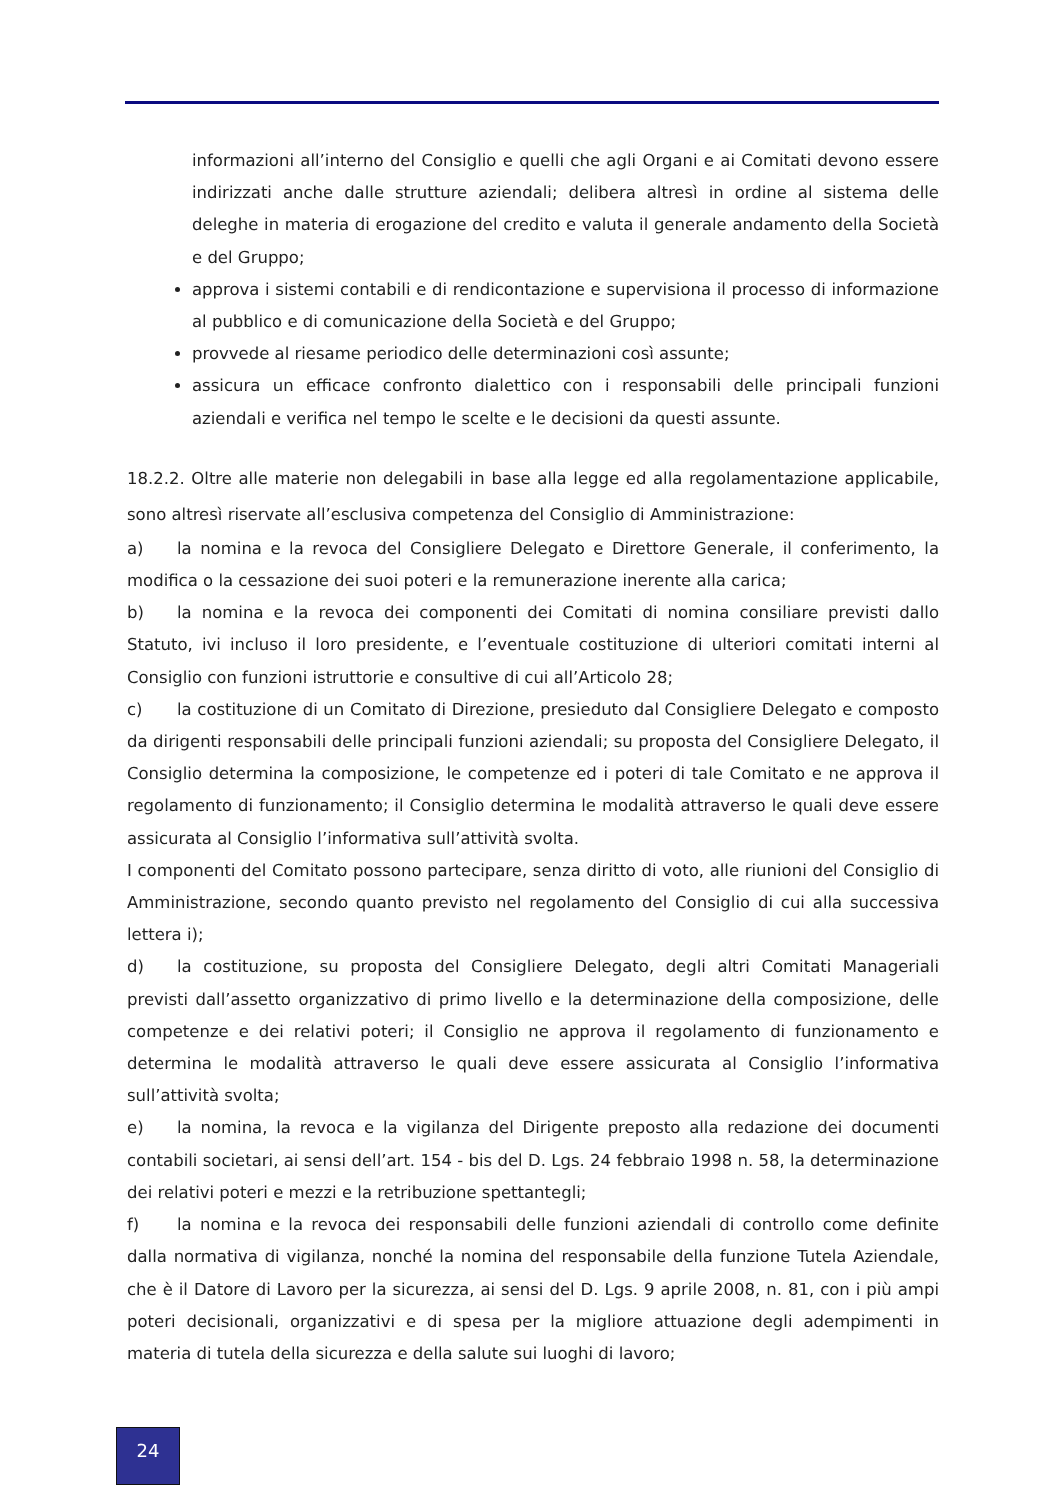informazioni all’interno del Consiglio e quelli che agli Organi e ai Comitati devono essere indirizzati anche dalle strutture aziendali; delibera altresì in ordine al sistema delle deleghe in materia di erogazione del credito e valuta il generale andamento della Società e del Gruppo;
approva i sistemi contabili e di rendicontazione e supervisiona il processo di informazione al pubblico e di comunicazione della Società e del Gruppo;
provvede al riesame periodico delle determinazioni così assunte;
assicura un efficace confronto dialettico con i responsabili delle principali funzioni aziendali e verifica nel tempo le scelte e le decisioni da questi assunte.
18.2.2. Oltre alle materie non delegabili in base alla legge ed alla regolamentazione applicabile, sono altresì riservate all’esclusiva competenza del Consiglio di Amministrazione:
a) la nomina e la revoca del Consigliere Delegato e Direttore Generale, il conferimento, la modifica o la cessazione dei suoi poteri e la remunerazione inerente alla carica;
b) la nomina e la revoca dei componenti dei Comitati di nomina consiliare previsti dallo Statuto, ivi incluso il loro presidente, e l’eventuale costituzione di ulteriori comitati interni al Consiglio con funzioni istruttorie e consultive di cui all’Articolo 28;
c) la costituzione di un Comitato di Direzione, presieduto dal Consigliere Delegato e composto da dirigenti responsabili delle principali funzioni aziendali; su proposta del Consigliere Delegato, il Consiglio determina la composizione, le competenze ed i poteri di tale Comitato e ne approva il regolamento di funzionamento; il Consiglio determina le modalità attraverso le quali deve essere assicurata al Consiglio l’informativa sull’attività svolta.
I componenti del Comitato possono partecipare, senza diritto di voto, alle riunioni del Consiglio di Amministrazione, secondo quanto previsto nel regolamento del Consiglio di cui alla successiva lettera i);
d) la costituzione, su proposta del Consigliere Delegato, degli altri Comitati Manageriali previsti dall’assetto organizzativo di primo livello e la determinazione della composizione, delle competenze e dei relativi poteri; il Consiglio ne approva il regolamento di funzionamento e determina le modalità attraverso le quali deve essere assicurata al Consiglio l’informativa sull’attività svolta;
e) la nomina, la revoca e la vigilanza del Dirigente preposto alla redazione dei documenti contabili societari, ai sensi dell’art. 154 - bis del D. Lgs. 24 febbraio 1998 n. 58, la determinazione dei relativi poteri e mezzi e la retribuzione spettantegli;
f) la nomina e la revoca dei responsabili delle funzioni aziendali di controllo come definite dalla normativa di vigilanza, nonché la nomina del responsabile della funzione Tutela Aziendale, che è il Datore di Lavoro per la sicurezza, ai sensi del D. Lgs. 9 aprile 2008, n. 81, con i più ampi poteri decisionali, organizzativi e di spesa per la migliore attuazione degli adempimenti in materia di tutela della sicurezza e della salute sui luoghi di lavoro;
24